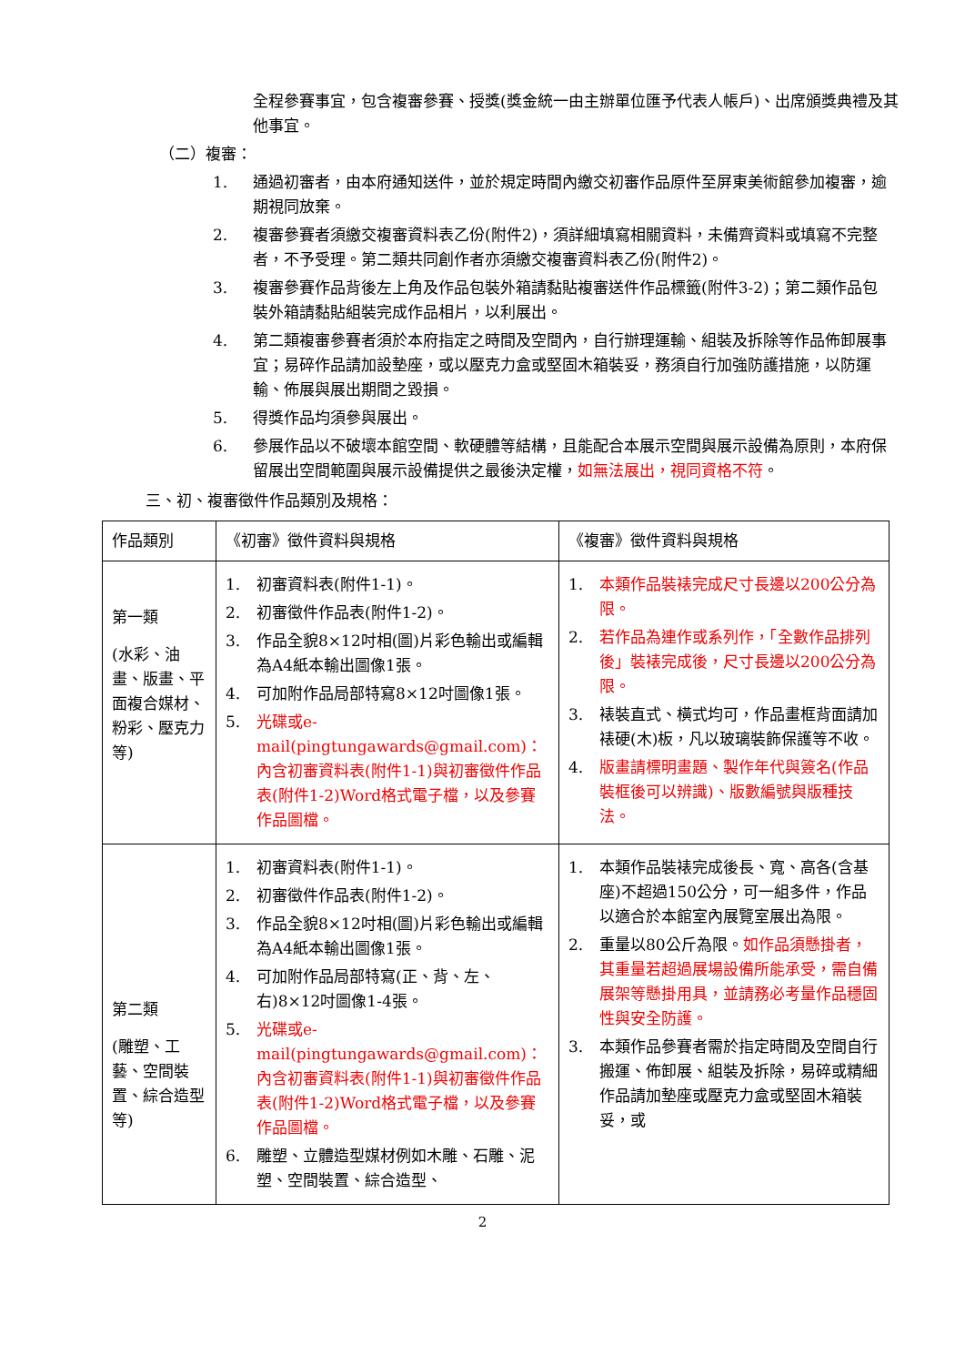全程參賽事宜，包含複審參賽、授獎(獎金統一由主辦單位匯予代表人帳戶)、出席頒獎典禮及其他事宜。
（二）複審：
1. 通過初審者，由本府通知送件，並於規定時間內繳交初審作品原件至屏東美術館參加複審，逾期視同放棄。
2. 複審參賽者須繳交複審資料表乙份(附件2)，須詳細填寫相關資料，未備齊資料或填寫不完整者，不予受理。第二類共同創作者亦須繳交複審資料表乙份(附件2)。
3. 複審參賽作品背後左上角及作品包裝外箱請黏貼複審送件作品標籤(附件3-2)；第二類作品包裝外箱請黏貼組裝完成作品相片，以利展出。
4. 第二類複審參賽者須於本府指定之時間及空間內，自行辦理運輸、組裝及拆除等作品佈卸展事宜；易碎作品請加設墊座，或以壓克力盒或堅固木箱裝妥，務須自行加強防護措施，以防運輸、佈展與展出期間之毀損。
5. 得獎作品均須參與展出。
6. 參展作品以不破壞本館空間、軟硬體等結構，且能配合本展示空間與展示設備為原則，本府保留展出空間範圍與展示設備提供之最後決定權，如無法展出，視同資格不符。
三、初、複審徵件作品類別及規格：
| 作品類別 | 《初審》徵件資料與規格 | 《複審》徵件資料與規格 |
| --- | --- | --- |
| 第一類 (水彩、油畫、版畫、平面複合媒材、粉彩、壓克力等) | 1. 初審資料表(附件1-1)。 2. 初審徵件作品表(附件1-2)。 3. 作品全貌8×12吋相(圖)片彩色輸出或編輯為A4紙本輸出圖像1張。 4. 可加附作品局部特寫8×12吋圖像1張。 5. 光碟或e-mail(pingtungawards@gmail.com)：內含初審資料表(附件1-1)與初審徵件作品表(附件1-2)Word格式電子檔，以及參賽作品圖檔。 | 1. 本類作品裝裱完成尺寸長邊以200公分為限。 2. 若作品為連作或系列作，「全數作品排列後」裝裱完成後，尺寸長邊以200公分為限。 3. 裱裝直式、橫式均可，作品畫框背面請加裱硬(木)板，凡以玻璃裝飾保護等不收。 4. 版畫請標明畫題、製作年代與簽名(作品裝框後可以辨識)、版數編號與版種技法。 |
| 第二類 (雕塑、工藝、空間裝置、綜合造型等) | 1. 初審資料表(附件1-1)。 2. 初審徵件作品表(附件1-2)。 3. 作品全貌8×12吋相(圖)片彩色輸出或編輯為A4紙本輸出圖像1張。 4. 可加附作品局部特寫(正、背、左、右)8×12吋圖像1-4張。 5. 光碟或e-mail(pingtungawards@gmail.com)：內含初審資料表(附件1-1)與初審徵件作品表(附件1-2)Word格式電子檔，以及參賽作品圖檔。 6. 雕塑、立體造型媒材例如木雕、石雕、泥塑、空間裝置、綜合造型、 | 1. 本類作品裝裱完成後長、寬、高各(含基座)不超過150公分，可一組多件，作品以適合於本館室內展覽室展出為限。 2. 重量以80公斤為限。 如作品須懸掛者，其重量若超過展場設備所能承受，需自備展架等懸掛用具，並請務必考量作品穩固性與安全防護。 3. 本類作品參賽者需於指定時間及空間自行搬運、佈卸展、組裝及拆除，易碎或精細作品請加墊座或壓克力盒或堅固木箱裝妥，或 |
2